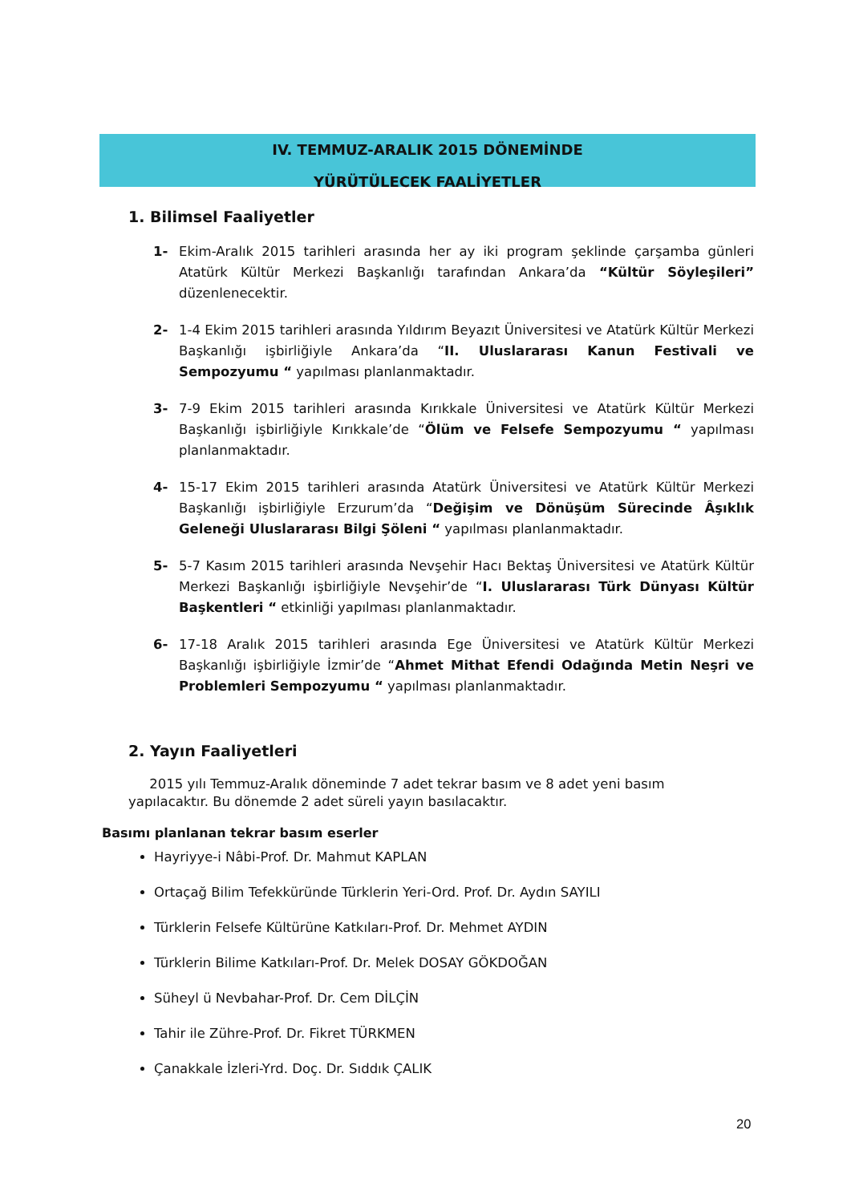IV. TEMMUZ-ARALIK 2015 DÖNEMİNDE
YÜRÜTÜLECEK FAALİYETLER
1. Bilimsel Faaliyetler
1- Ekim-Aralık 2015 tarihleri arasında her ay iki program şeklinde çarşamba günleri Atatürk Kültür Merkezi Başkanlığı tarafından Ankara’da “Kültür Söyleşileri” düzenlenecektir.
2- 1-4 Ekim 2015 tarihleri arasında Yıldırım Beyazıt Üniversitesi ve Atatürk Kültür Merkezi Başkanlığı işbirliğiyle Ankara’da “II. Uluslararası Kanun Festivali ve Sempozyumu “ yapılması planlanmaktadır.
3- 7-9 Ekim 2015 tarihleri arasında Kırıkkale Üniversitesi ve Atatürk Kültür Merkezi Başkanlığı işbirliğiyle Kırıkkale’de “Ölüm ve Felsefe Sempozyumu “ yapılması planlanmaktadır.
4- 15-17 Ekim 2015 tarihleri arasında Atatürk Üniversitesi ve Atatürk Kültür Merkezi Başkanlığı işbirliğiyle Erzurum’da “Değişim ve Dönüşüm Sürecinde Âşıklık Geleneği Uluslararası Bilgi Şöleni “ yapılması planlanmaktadır.
5- 5-7 Kasım 2015 tarihleri arasında Nevşehir Hacı Bektaş Üniversitesi ve Atatürk Kültür Merkezi Başkanlığı işbirliğiyle Nevşehir’de “I. Uluslararası Türk Dünyası Kültür Başkentleri “ etkinliği yapılması planlanmaktadır.
6- 17-18 Aralık 2015 tarihleri arasında Ege Üniversitesi ve Atatürk Kültür Merkezi Başkanlığı işbirliğiyle İzmir’de “Ahmet Mithat Efendi Odağında Metin Neşri ve Problemleri Sempozyumu “ yapılması planlanmaktadır.
2. Yayın Faaliyetleri
2015 yılı Temmuz-Aralık döneminde 7 adet tekrar basım ve 8 adet yeni basım yapılacaktır. Bu dönemde 2 adet süreli yayın basılacaktır.
Basımı planlanan tekrar basım eserler
Hayriyye-i Nâbi-Prof. Dr. Mahmut KAPLAN
Ortaçağ Bilim Tefekküründe Türklerin Yeri-Ord. Prof. Dr. Aydın SAYILI
Türklerin Felsefe Kültürüne Katkıları-Prof. Dr. Mehmet AYDIN
Türklerin Bilime Katkıları-Prof. Dr. Melek DOSAY GÖKDOĞAN
Süheyl ü Nevbahar-Prof. Dr. Cem DİLÇİN
Tahir ile Zühre-Prof. Dr. Fikret TÜRKMEN
Çanakkale İzleri-Yrd. Doç. Dr. Sıddık ÇALIK
20